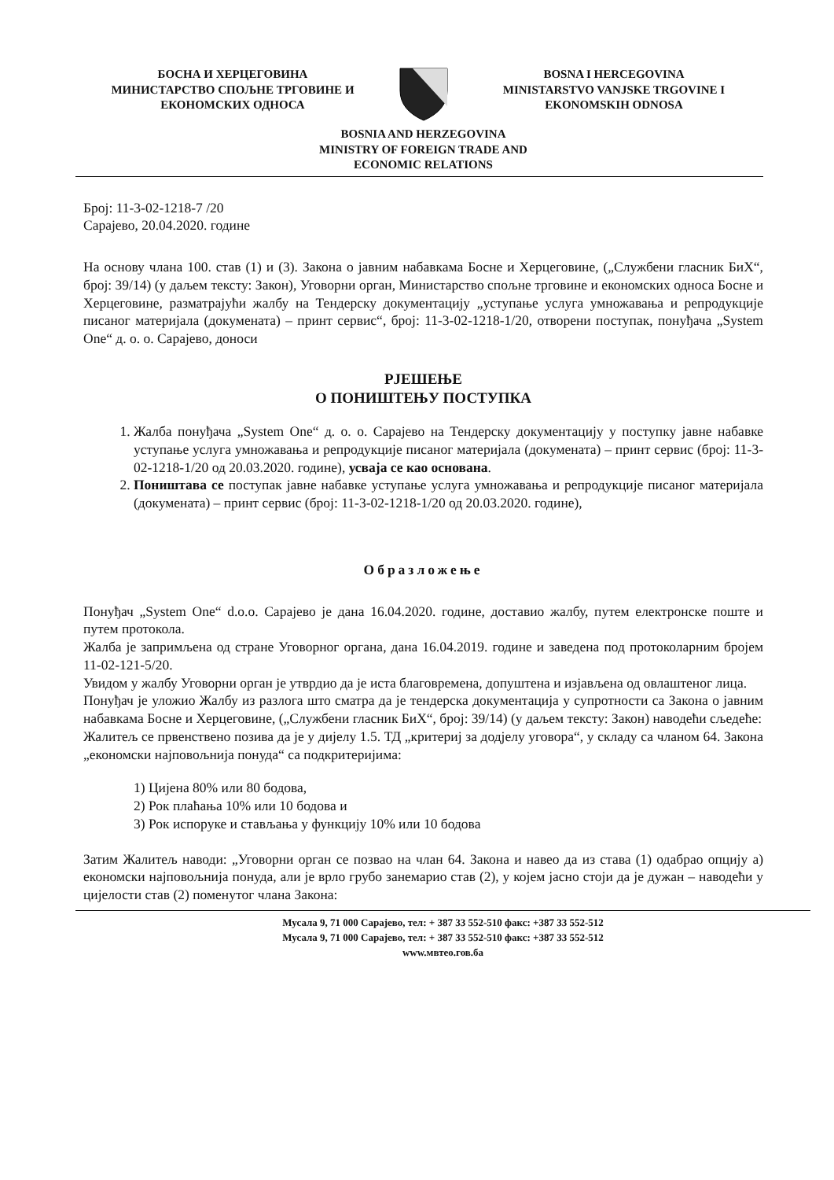БОСНА И ХЕРЦЕГОВИНА
МИНИСТАРСТВО СПОЉНЕ ТРГОВИНЕ И
ЕКОНОМСКИХ ОДНОСА
BOSNA I HERCEGOVINA
MINISTARSTVO VANJSKE TRGOVINE I
EKONOMSKIH ODNOSA
BOSNIA AND HERZEGOVINA
MINISTRY OF FOREIGN TRADE AND
ECONOMIC RELATIONS
Број: 11-3-02-1218-7 /20
Сарајево, 20.04.2020. године
На основу члана 100. став (1) и (3). Закона о јавним набавкама Босне и Херцеговине, („Службени гласник БиХ“, број: 39/14) (у даљем тексту: Закон), Уговорни орган, Министарство спољне трговине и економских односа Босне и Херцеговине, разматрајући жалбу на Тендерску документацију „уступање услуга умножавања и репродукције писаног материјала (докумената) – принт сервис“, број: 11-3-02-1218-1/20, отворени поступак, понуђача „System One“ д. о. о. Сарајево, доноси
РЈЕШЕЊЕ
О ПОНИШТЕЊУ ПОСТУПКА
1. Жалба понуђача „System One“ д. о. о. Сарајево на Тендерску документацију у поступку јавне набавке уступање услуга умножавања и репродукције писаног материјала (докумената) – принт сервис (број: 11-3-02-1218-1/20 од 20.03.2020. године), усваја се као основана.
2. Поништава се поступак јавне набавке уступање услуга умножавања и репродукције писаног материјала (докумената) – принт сервис (број: 11-3-02-1218-1/20 од 20.03.2020. године),
Образложење
Понуђач „System One“ d.o.o. Сарајево је дана 16.04.2020. године, доставио жалбу, путем електронске поште и путем протокола.
Жалба је запримљена од стране Уговорног органа, дана 16.04.2019. године и заведена под протоколарним бројем 11-02-121-5/20.
Увидом у жалбу Уговорни орган је утврдио да је иста благовремена, допуштена и изјављена од овлаштеног лица.
Понуђач је уложио Жалбу из разлога што сматра да је тендерска документација у супротности са Закона о јавним набавкама Босне и Херцеговине, („Службени гласник БиХ“, број: 39/14) (у даљем тексту: Закон) наводећи сљедеће:
Жалитељ се првенствено позива да је у дијелу 1.5. ТД „критериј за додјелу уговора“, у складу са чланом 64. Закона „економски најповољнија понуда“ са подкритеријима:
1) Цијена 80% или 80 бодова,
2) Рок плаћања 10% или 10 бодова и
3) Рок испоруке и стављања у функцију 10% или 10 бодова
Затим Жалитељ наводи: „Уговорни орган се позвао на члан 64. Закона и навео да из става (1) одабрао опцију а) економски најповољнија понуда, али је врло грубо занемарио став (2), у којем јасно стоји да је дужан – наводећи у цијелости став (2) поменутог члана Закона:
Мусала 9, 71 000 Сарајево, тел: + 387 33 552-510 факс: +387 33 552-512
Мусала 9, 71 000 Сарајево, тел: + 387 33 552-510 факс: +387 33 552-512
www.мвтео.гов.ба